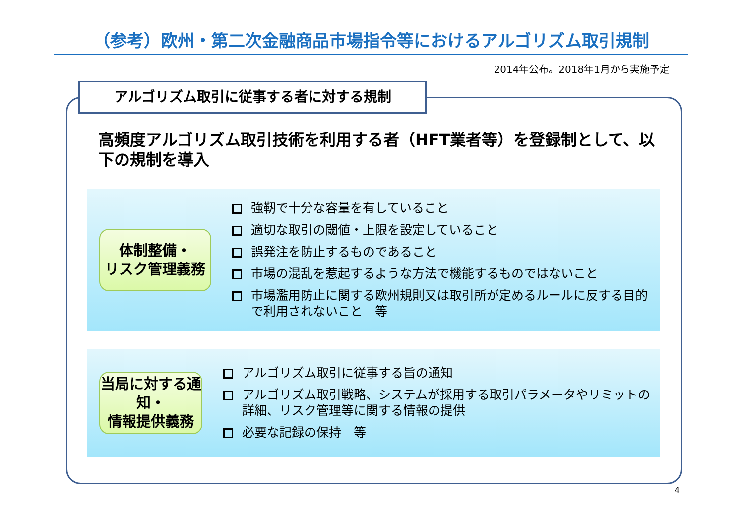（参考）欧州・第二次金融商品市場指令等におけるアルゴリズム取引規制
2014年公布。2018年1月から実施予定
アルゴリズム取引に従事する者に対する規制
高頻度アルゴリズム取引技術を利用する者（HFT業者等）を登録制として、以下の規制を導入
体制整備・
リスク管理義務
強靭で十分な容量を有していること
適切な取引の閾値・上限を設定していること
誤発注を防止するものであること
市場の混乱を惹起するような方法で機能するものではないこと
市場濫用防止に関する欧州規則又は取引所が定めるルールに反する目的で利用されないこと　等
当局に対する通知・
情報提供義務
アルゴリズム取引に従事する旨の通知
アルゴリズム取引戦略、システムが採用する取引パラメータやリミットの詳細、リスク管理等に関する情報の提供
必要な記録の保持　等
4